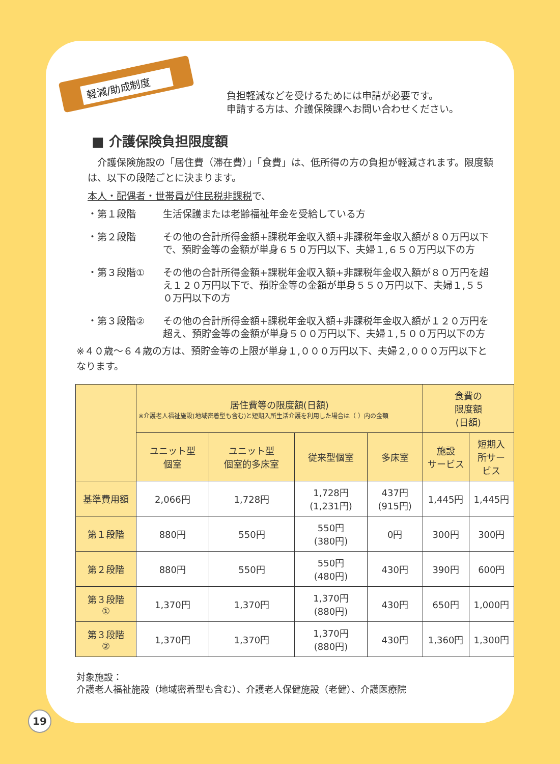軽減/助成制度
負担軽減などを受けるためには申請が必要です。
申請する方は、介護保険課へお問い合わせください。
■ 介護保険負担限度額
　介護保険施設の「居住費（滞在費）」「食費」は、低所得の方の負担が軽減されます。限度額は、以下の段階ごとに決まります。
本人・配偶者・世帯員が住民税非課税で、
・第１段階 生活保護または老齢福祉年金を受給している方
・第２段階 その他の合計所得金額+課税年金収入額+非課税年金収入額が８０万円以下で、預貯金等の金額が単身６５０万円以下、夫婦１,６５０万円以下の方
・第３段階① その他の合計所得金額+課税年金収入額+非課税年金収入額が８０万円を超え１２０万円以下で、預貯金等の金額が単身５５０万円以下、夫婦１,５５０万円以下の方
・第３段階② その他の合計所得金額+課税年金収入額+非課税年金収入額が１２０万円を超え、預貯金等の金額が単身５００万円以下、夫婦１,５００万円以下の方
※４０歳～６４歳の方は、預貯金等の上限が単身１,０００万円以下、夫婦２,０００万円以下となります。
| | 居住費等の限度額(日額) ※介護老人福祉施設(地域密着型も含む)と短期入所生活介護を利用した場合は（ ）内の金額 | | | | 食費の 限度額 (日額) | |
| --- | --- | --- | --- | --- | --- | --- |
| | ユニット型 個室 | ユニット型 個室的多床室 | 従来型個室 | 多床室 | 施設 サービス | 短期入 所サー ビス |
| 基準費用額 | 2,066円 | 1,728円 | 1,728円 (1,231円) | 437円 (915円) | 1,445円 | 1,445円 |
| 第１段階 | 880円 | 550円 | 550円 (380円) | 0円 | 300円 | 300円 |
| 第２段階 | 880円 | 550円 | 550円 (480円) | 430円 | 390円 | 600円 |
| 第３段階 ① | 1,370円 | 1,370円 | 1,370円 (880円) | 430円 | 650円 | 1,000円 |
| 第３段階 ② | 1,370円 | 1,370円 | 1,370円 (880円) | 430円 | 1,360円 | 1,300円 |
対象施設：
介護老人福祉施設（地域密着型も含む）、介護老人保健施設（老健）、介護医療院
19